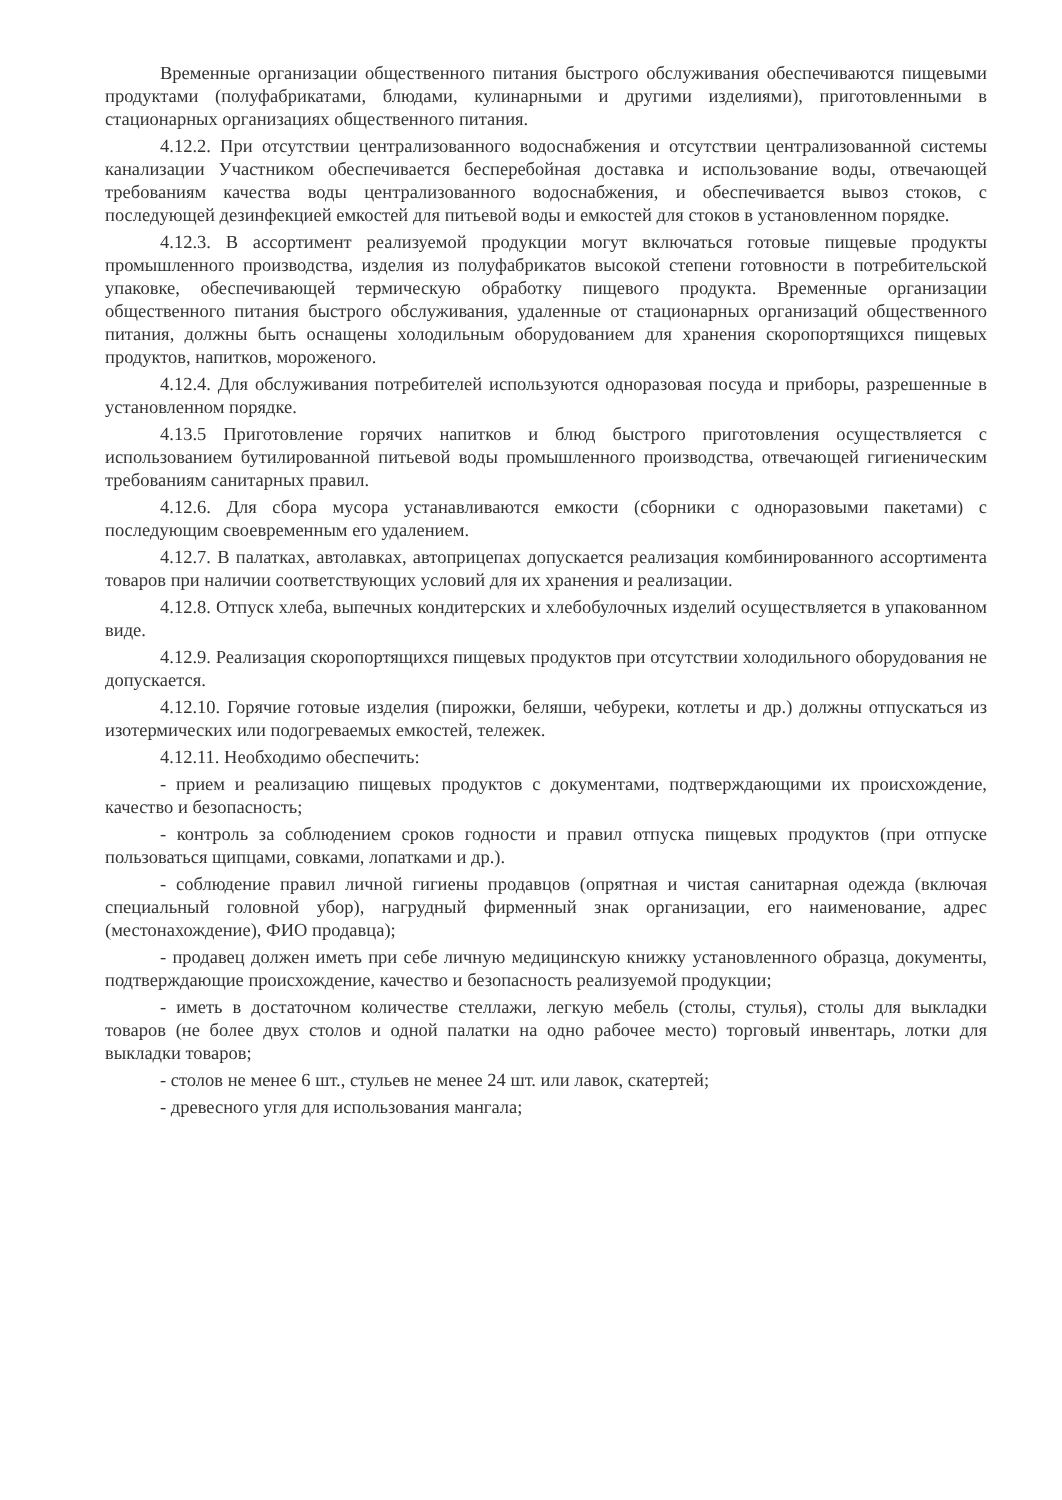Временные организации общественного питания быстрого обслуживания обеспечиваются пищевыми продуктами (полуфабрикатами, блюдами, кулинарными и другими изделиями), приготовленными в стационарных организациях общественного питания.
4.12.2. При отсутствии централизованного водоснабжения и отсутствии централизованной системы канализации Участником обеспечивается бесперебойная доставка и использование воды, отвечающей требованиям качества воды централизованного водоснабжения, и обеспечивается вывоз стоков, с последующей дезинфекцией емкостей для питьевой воды и емкостей для стоков в установленном порядке.
4.12.3. В ассортимент реализуемой продукции могут включаться готовые пищевые продукты промышленного производства, изделия из полуфабрикатов высокой степени готовности в потребительской упаковке, обеспечивающей термическую обработку пищевого продукта. Временные организации общественного питания быстрого обслуживания, удаленные от стационарных организаций общественного питания, должны быть оснащены холодильным оборудованием для хранения скоропортящихся пищевых продуктов, напитков, мороженого.
4.12.4. Для обслуживания потребителей используются одноразовая посуда и приборы, разрешенные в установленном порядке.
4.13.5 Приготовление горячих напитков и блюд быстрого приготовления осуществляется с использованием бутилированной питьевой воды промышленного производства, отвечающей гигиеническим требованиям санитарных правил.
4.12.6. Для сбора мусора устанавливаются емкости (сборники с одноразовыми пакетами) с последующим своевременным его удалением.
4.12.7. В палатках, автолавках, автоприцепах допускается реализация комбинированного ассортимента товаров при наличии соответствующих условий для их хранения и реализации.
4.12.8. Отпуск хлеба, выпечных кондитерских и хлебобулочных изделий осуществляется в упакованном виде.
4.12.9. Реализация скоропортящихся пищевых продуктов при отсутствии холодильного оборудования не допускается.
4.12.10. Горячие готовые изделия (пирожки, беляши, чебуреки, котлеты и др.) должны отпускаться из изотермических или подогреваемых емкостей, тележек.
4.12.11. Необходимо обеспечить:
- прием и реализацию пищевых продуктов с документами, подтверждающими их происхождение, качество и безопасность;
- контроль за соблюдением сроков годности и правил отпуска пищевых продуктов (при отпуске пользоваться щипцами, совками, лопатками и др.).
- соблюдение правил личной гигиены продавцов (опрятная и чистая санитарная одежда (включая специальный головной убор), нагрудный фирменный знак организации, его наименование, адрес (местонахождение), ФИО продавца);
- продавец должен иметь при себе личную медицинскую книжку установленного образца, документы, подтверждающие происхождение, качество и безопасность реализуемой продукции;
- иметь в достаточном количестве стеллажи, легкую мебель (столы, стулья), столы для выкладки товаров (не более двух столов и одной палатки на одно рабочее место) торговый инвентарь, лотки для выкладки товаров;
- столов не менее 6 шт., стульев не менее 24 шт. или лавок, скатертей;
- древесного угля для использования мангала;